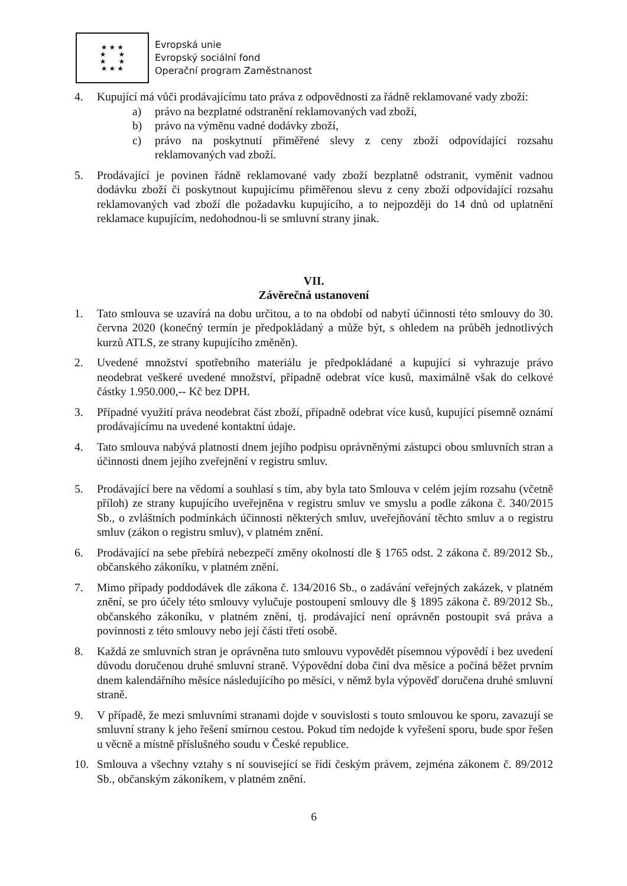★ ★ ★
★ ★
★ ★
★ ★ ★
Evropská unie
Evropský sociální fond
Operační program Zaměstnanost
4. Kupující má vůči prodávajícímu tato práva z odpovědnosti za řádně reklamované vady zboží:
a) právo na bezplatné odstranění reklamovaných vad zboží,
b) právo na výměnu vadné dodávky zboží,
c) právo na poskytnutí přiměřené slevy z ceny zboží odpovídající rozsahu reklamovaných vad zboží.
5. Prodávající je povinen řádně reklamované vady zboží bezplatně odstranit, vyměnit vadnou dodávku zboží či poskytnout kupujícímu přiměřenou slevu z ceny zboží odpovídající rozsahu reklamovaných vad zboží dle požadavku kupujícího, a to nejpozději do 14 dnů od uplatnění reklamace kupujícím, nedohodnou-li se smluvní strany jinak.
VII.
Závěrečná ustanovení
1. Tato smlouva se uzavírá na dobu určitou, a to na období od nabytí účinnosti této smlouvy do 30. června 2020 (konečný termín je předpokládaný a může být, s ohledem na průběh jednotlivých kurzů ATLS, ze strany kupujícího změněn).
2. Uvedené množství spotřebního materiálu je předpokládané a kupující si vyhrazuje právo neodebrat veškeré uvedené množství, případně odebrat více kusů, maximálně však do celkové částky 1.950.000,-- Kč bez DPH.
3. Případné využití práva neodebrat část zboží, případně odebrat více kusů, kupující písemně oznámí prodávajícímu na uvedené kontaktní údaje.
4. Tato smlouva nabývá platnosti dnem jejího podpisu oprávněnými zástupci obou smluvních stran a účinnosti dnem jejího zveřejnění v registru smluv.
5. Prodávající bere na vědomí a souhlasí s tím, aby byla tato Smlouva v celém jejím rozsahu (včetně příloh) ze strany kupujícího uveřejněna v registru smluv ve smyslu a podle zákona č. 340/2015 Sb., o zvláštních podmínkách účinnosti některých smluv, uveřejňování těchto smluv a o registru smluv (zákon o registru smluv), v platném znění.
6. Prodávající na sebe přebírá nebezpečí změny okolností dle § 1765 odst. 2 zákona č. 89/2012 Sb., občanského zákoníku, v platném znění.
7. Mimo případy poddodávek dle zákona č. 134/2016 Sb., o zadávání veřejných zakázek, v platném znění, se pro účely této smlouvy vylučuje postoupení smlouvy dle § 1895 zákona č. 89/2012 Sb., občanského zákoníku, v platném znění, tj. prodávající není oprávněn postoupit svá práva a povinnosti z této smlouvy nebo její části třetí osobě.
8. Každá ze smluvních stran je oprávněna tuto smlouvu vypovědět písemnou výpovědí i bez uvedení důvodu doručenou druhé smluvní straně. Výpovědní doba činí dva měsíce a počíná běžet prvním dnem kalendářního měsíce následujícího po měsíci, v němž byla výpověď doručena druhé smluvní straně.
9. V případě, že mezi smluvními stranami dojde v souvislosti s touto smlouvou ke sporu, zavazují se smluvní strany k jeho řešení smírnou cestou. Pokud tím nedojde k vyřešení sporu, bude spor řešen u věcně a místně příslušného soudu v České republice.
10. Smlouva a všechny vztahy s ní související se řídí českým právem, zejména zákonem č. 89/2012 Sb., občanským zákoníkem, v platném znění.
6